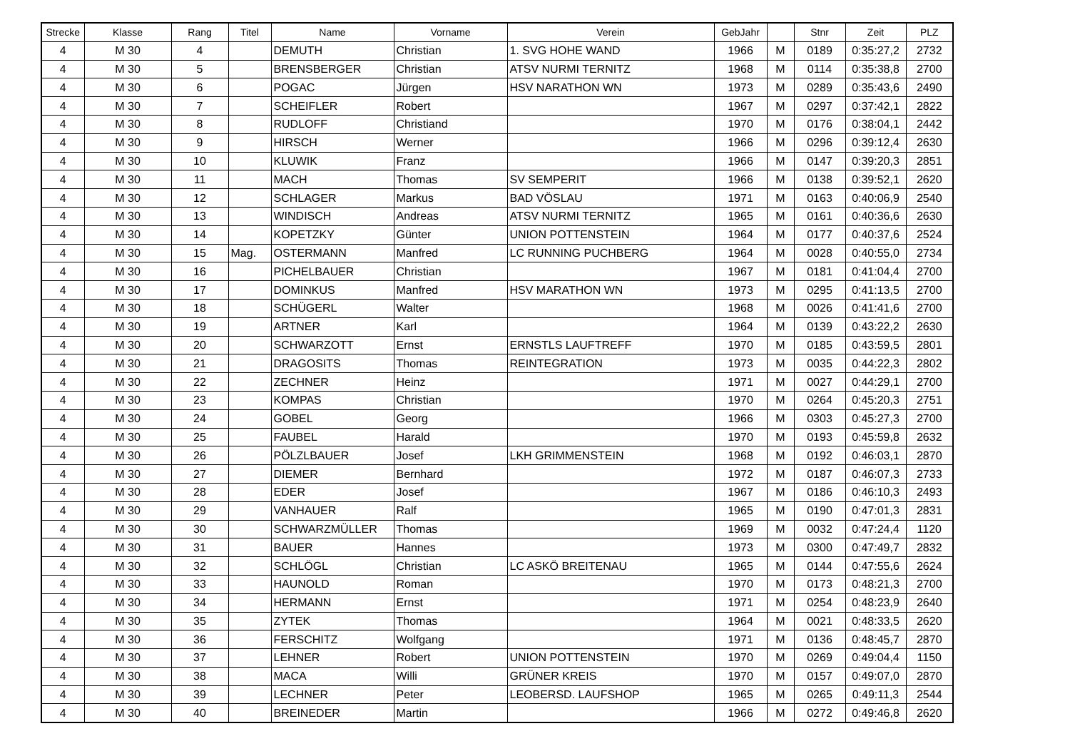| Strecke | Klasse | Rang | Titel | Name | Vorname | Verein | GebJahr | | Stnr | Zeit | PLZ |
| --- | --- | --- | --- | --- | --- | --- | --- | --- | --- | --- | --- |
| 4 | M 30 | 4 | | DEMUTH | Christian | 1. SVG HOHE WAND | 1966 | M | 0189 | 0:35:27,2 | 2732 |
| 4 | M 30 | 5 | | BRENSBERGER | Christian | ATSV NURMI TERNITZ | 1968 | M | 0114 | 0:35:38,8 | 2700 |
| 4 | M 30 | 6 | | POGAC | Jürgen | HSV NARATHON WN | 1973 | M | 0289 | 0:35:43,6 | 2490 |
| 4 | M 30 | 7 | | SCHEIFLER | Robert | | 1967 | M | 0297 | 0:37:42,1 | 2822 |
| 4 | M 30 | 8 | | RUDLOFF | Christiand | | 1970 | M | 0176 | 0:38:04,1 | 2442 |
| 4 | M 30 | 9 | | HIRSCH | Werner | | 1966 | M | 0296 | 0:39:12,4 | 2630 |
| 4 | M 30 | 10 | | KLUWIK | Franz | | 1966 | M | 0147 | 0:39:20,3 | 2851 |
| 4 | M 30 | 11 | | MACH | Thomas | SV SEMPERIT | 1966 | M | 0138 | 0:39:52,1 | 2620 |
| 4 | M 30 | 12 | | SCHLAGER | Markus | BAD VÖSLAU | 1971 | M | 0163 | 0:40:06,9 | 2540 |
| 4 | M 30 | 13 | | WINDISCH | Andreas | ATSV NURMI TERNITZ | 1965 | M | 0161 | 0:40:36,6 | 2630 |
| 4 | M 30 | 14 | | KOPETZKY | Günter | UNION POTTENSTEIN | 1964 | M | 0177 | 0:40:37,6 | 2524 |
| 4 | M 30 | 15 | Mag. | OSTERMANN | Manfred | LC RUNNING PUCHBERG | 1964 | M | 0028 | 0:40:55,0 | 2734 |
| 4 | M 30 | 16 | | PICHELBAUER | Christian | | 1967 | M | 0181 | 0:41:04,4 | 2700 |
| 4 | M 30 | 17 | | DOMINKUS | Manfred | HSV MARATHON WN | 1973 | M | 0295 | 0:41:13,5 | 2700 |
| 4 | M 30 | 18 | | SCHÜGERL | Walter | | 1968 | M | 0026 | 0:41:41,6 | 2700 |
| 4 | M 30 | 19 | | ARTNER | Karl | | 1964 | M | 0139 | 0:43:22,2 | 2630 |
| 4 | M 30 | 20 | | SCHWARZOTT | Ernst | ERNSTLS LAUFTREFF | 1970 | M | 0185 | 0:43:59,5 | 2801 |
| 4 | M 30 | 21 | | DRAGOSITS | Thomas | REINTEGRATION | 1973 | M | 0035 | 0:44:22,3 | 2802 |
| 4 | M 30 | 22 | | ZECHNER | Heinz | | 1971 | M | 0027 | 0:44:29,1 | 2700 |
| 4 | M 30 | 23 | | KOMPAS | Christian | | 1970 | M | 0264 | 0:45:20,3 | 2751 |
| 4 | M 30 | 24 | | GOBEL | Georg | | 1966 | M | 0303 | 0:45:27,3 | 2700 |
| 4 | M 30 | 25 | | FAUBEL | Harald | | 1970 | M | 0193 | 0:45:59,8 | 2632 |
| 4 | M 30 | 26 | | PÖLZLBAUER | Josef | LKH GRIMMENSTEIN | 1968 | M | 0192 | 0:46:03,1 | 2870 |
| 4 | M 30 | 27 | | DIEMER | Bernhard | | 1972 | M | 0187 | 0:46:07,3 | 2733 |
| 4 | M 30 | 28 | | EDER | Josef | | 1967 | M | 0186 | 0:46:10,3 | 2493 |
| 4 | M 30 | 29 | | VANHAUER | Ralf | | 1965 | M | 0190 | 0:47:01,3 | 2831 |
| 4 | M 30 | 30 | | SCHWARZMÜLLER | Thomas | | 1969 | M | 0032 | 0:47:24,4 | 1120 |
| 4 | M 30 | 31 | | BAUER | Hannes | | 1973 | M | 0300 | 0:47:49,7 | 2832 |
| 4 | M 30 | 32 | | SCHLÖGL | Christian | LC ASKÖ BREITENAU | 1965 | M | 0144 | 0:47:55,6 | 2624 |
| 4 | M 30 | 33 | | HAUNOLD | Roman | | 1970 | M | 0173 | 0:48:21,3 | 2700 |
| 4 | M 30 | 34 | | HERMANN | Ernst | | 1971 | M | 0254 | 0:48:23,9 | 2640 |
| 4 | M 30 | 35 | | ZYTEK | Thomas | | 1964 | M | 0021 | 0:48:33,5 | 2620 |
| 4 | M 30 | 36 | | FERSCHITZ | Wolfgang | | 1971 | M | 0136 | 0:48:45,7 | 2870 |
| 4 | M 30 | 37 | | LEHNER | Robert | UNION POTTENSTEIN | 1970 | M | 0269 | 0:49:04,4 | 1150 |
| 4 | M 30 | 38 | | MACA | Willi | GRÜNER KREIS | 1970 | M | 0157 | 0:49:07,0 | 2870 |
| 4 | M 30 | 39 | | LECHNER | Peter | LEOBERSD. LAUFSHOP | 1965 | M | 0265 | 0:49:11,3 | 2544 |
| 4 | M 30 | 40 | | BREINEDER | Martin | | 1966 | M | 0272 | 0:49:46,8 | 2620 |